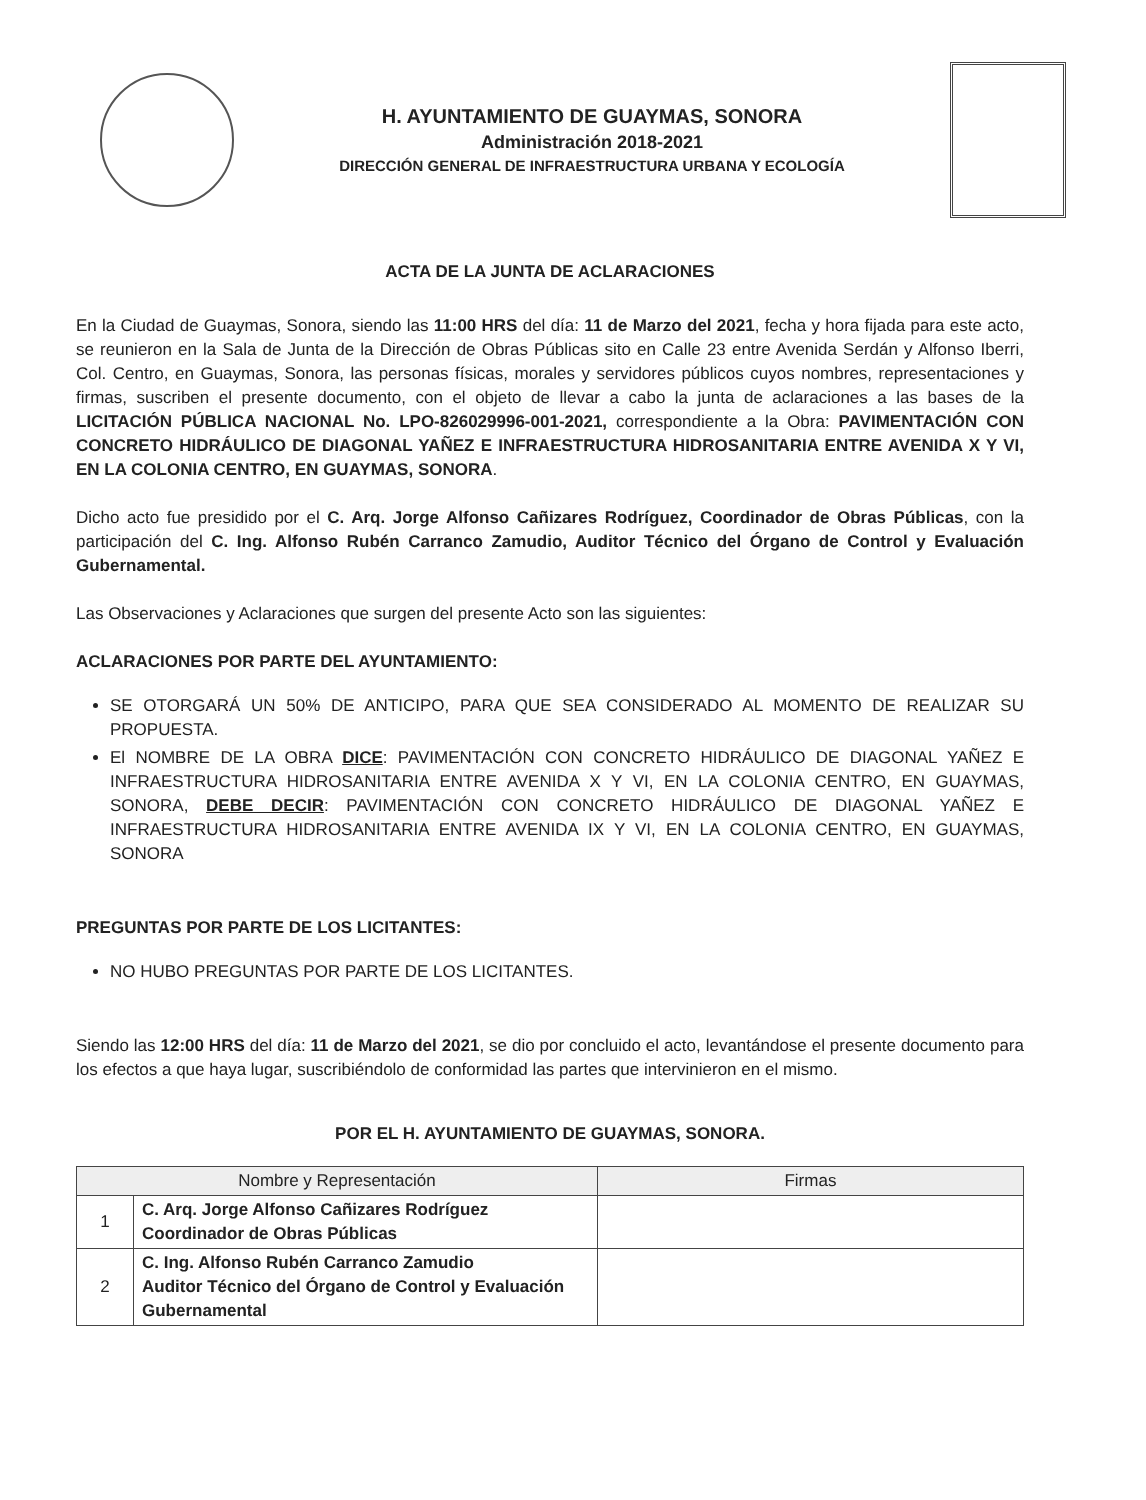H. AYUNTAMIENTO DE GUAYMAS, SONORA
Administración 2018-2021
DIRECCIÓN GENERAL DE INFRAESTRUCTURA URBANA Y ECOLOGÍA
ACTA DE LA JUNTA DE ACLARACIONES
En la Ciudad de Guaymas, Sonora, siendo las 11:00 HRS del día: 11 de Marzo del 2021, fecha y hora fijada para este acto, se reunieron en la Sala de Junta de la Dirección de Obras Públicas sito en Calle 23 entre Avenida Serdán y Alfonso Iberri, Col. Centro, en Guaymas, Sonora, las personas físicas, morales y servidores públicos cuyos nombres, representaciones y firmas, suscriben el presente documento, con el objeto de llevar a cabo la junta de aclaraciones a las bases de la LICITACIÓN PÚBLICA NACIONAL No. LPO-826029996-001-2021, correspondiente a la Obra: PAVIMENTACIÓN CON CONCRETO HIDRÁULICO DE DIAGONAL YAÑEZ E INFRAESTRUCTURA HIDROSANITARIA ENTRE AVENIDA X Y VI, EN LA COLONIA CENTRO, EN GUAYMAS, SONORA.
Dicho acto fue presidido por el C. Arq. Jorge Alfonso Cañizares Rodríguez, Coordinador de Obras Públicas, con la participación del C. Ing. Alfonso Rubén Carranco Zamudio, Auditor Técnico del Órgano de Control y Evaluación Gubernamental.
Las Observaciones y Aclaraciones que surgen del presente Acto son las siguientes:
ACLARACIONES POR PARTE DEL AYUNTAMIENTO:
SE OTORGARÁ UN 50% DE ANTICIPO, PARA QUE SEA CONSIDERADO AL MOMENTO DE REALIZAR SU PROPUESTA.
El NOMBRE DE LA OBRA DICE: PAVIMENTACIÓN CON CONCRETO HIDRÁULICO DE DIAGONAL YAÑEZ E INFRAESTRUCTURA HIDROSANITARIA ENTRE AVENIDA X Y VI, EN LA COLONIA CENTRO, EN GUAYMAS, SONORA, DEBE DECIR: PAVIMENTACIÓN CON CONCRETO HIDRÁULICO DE DIAGONAL YAÑEZ E INFRAESTRUCTURA HIDROSANITARIA ENTRE AVENIDA IX Y VI, EN LA COLONIA CENTRO, EN GUAYMAS, SONORA
PREGUNTAS POR PARTE DE LOS LICITANTES:
NO HUBO PREGUNTAS POR PARTE DE LOS LICITANTES.
Siendo las 12:00 HRS del día: 11 de Marzo del 2021, se dio por concluido el acto, levantándose el presente documento para los efectos a que haya lugar, suscribiéndolo de conformidad las partes que intervinieron en el mismo.
POR EL H. AYUNTAMIENTO DE GUAYMAS, SONORA.
| Nombre y Representación | | Firmas |
| --- | --- | --- |
| 1 | C. Arq. Jorge Alfonso Cañizares Rodríguez Coordinador de Obras Públicas | |
| 2 | C. Ing. Alfonso Rubén Carranco Zamudio Auditor Técnico del Órgano de Control y Evaluación Gubernamental | |